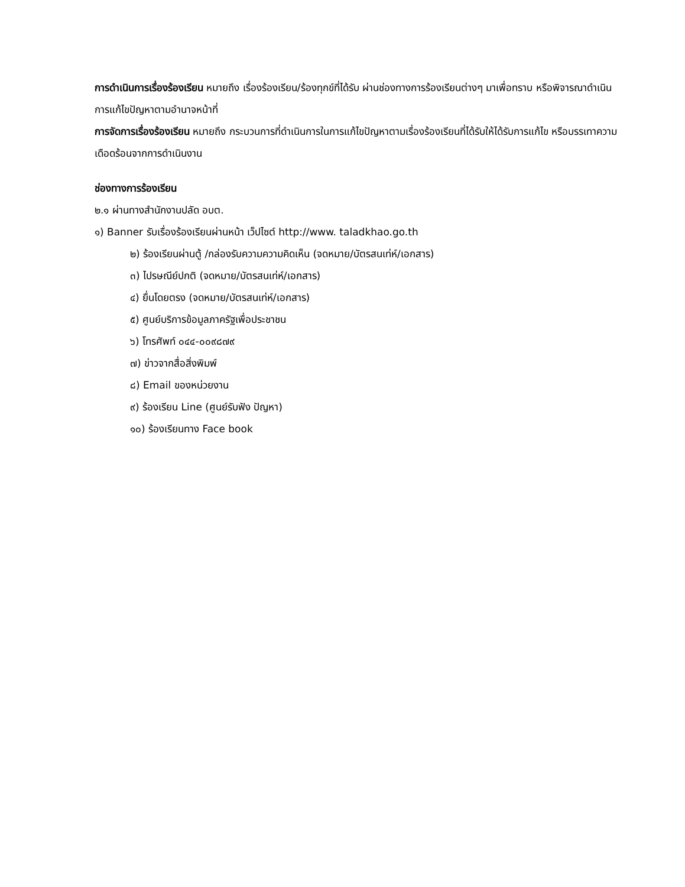การดำเนินการเรื่องร้องเรียน หมายถึง เรื่องร้องเรียน/ร้องทุกข์ที่ได้รับ ผ่านช่องทางการร้องเรียนต่างๆ มาเพื่อทราบ หรือพิจารณาดำเนินการแก้ไขปัญหาตามอำนาจหน้าที่
การจัดการเรื่องร้องเรียน หมายถึง กระบวนการที่ดำเนินการในการแก้ไขปัญหาตามเรื่องร้องเรียนที่ได้รับให้ได้รับการแก้ไข หรือบรรเทาความเดือดร้อนจากการดำเนินงาน
ช่องทางการร้องเรียน
๒.๑ ผ่านทางสำนักงานปลัด อบต.
๑) Banner รับเรื่องร้องเรียนผ่านหน้า เว็ปไซต์ http://www. taladkhao.go.th
๒) ร้องเรียนผ่านตู้ /กล่องรับความความคิดเห็น (จดหมาย/บัตรสนเท่ห์/เอกสาร)
๓) ไปรษณีย์ปกติ (จดหมาย/บัตรสนเท่ห์/เอกสาร)
๔) ยื่นโดยตรง (จดหมาย/บัตรสนเท่ห์/เอกสาร)
๕) ศูนย์บริการข้อมูลภาครัฐเพื่อประชาชน
๖) โทรศัพท์ ๐๔๔-๐๐๙๘๗๙
๗) ข่าวจากสื่อสิ่งพิมพ์
๘) Email ของหน่วยงาน
๙) ร้องเรียน Line (ศูนย์รับฟัง ปัญหา)
๑๐) ร้องเรียนทาง Face book